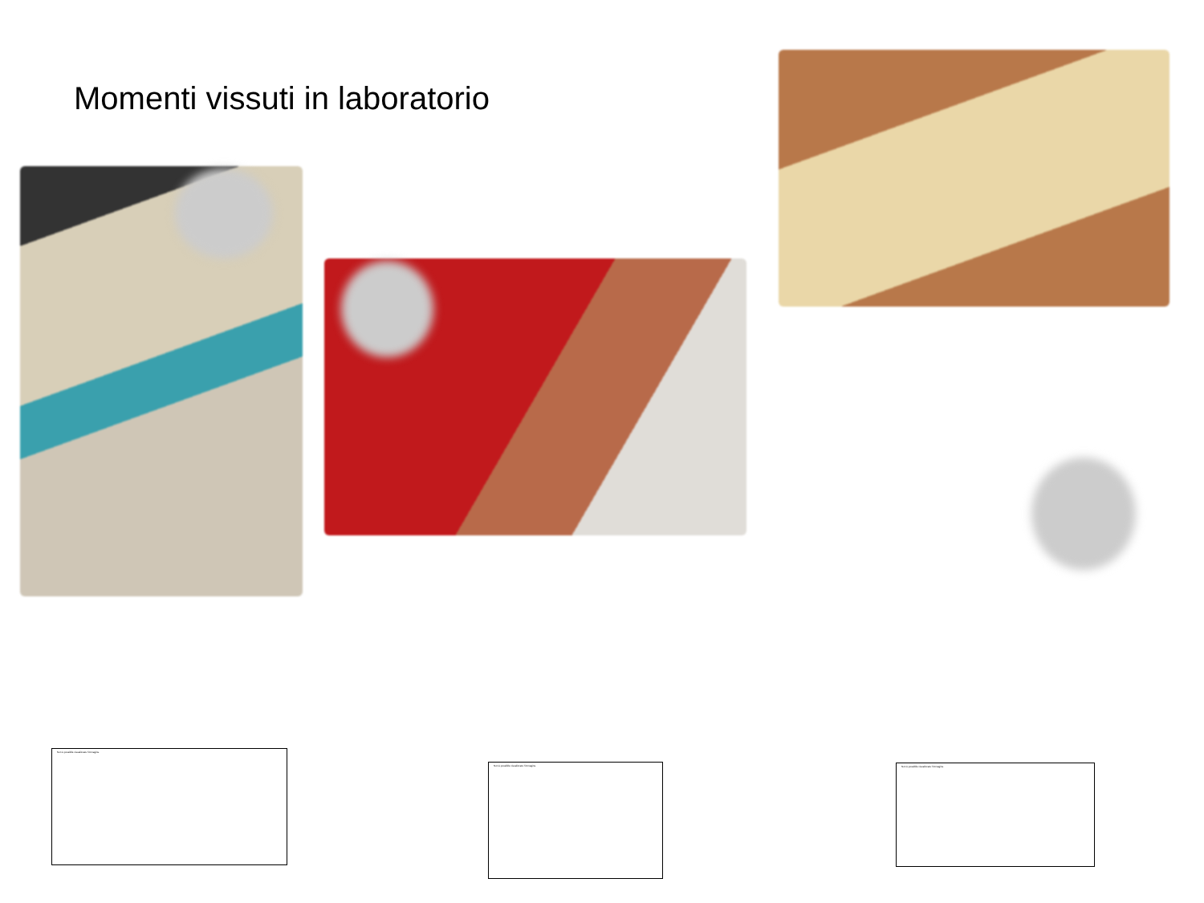Momenti vissuti in laboratorio
Non è possibile visualizzare l'immagine.
Non è possibile visualizzare l'immagine. Non è possibile visualizzare l'immagine.